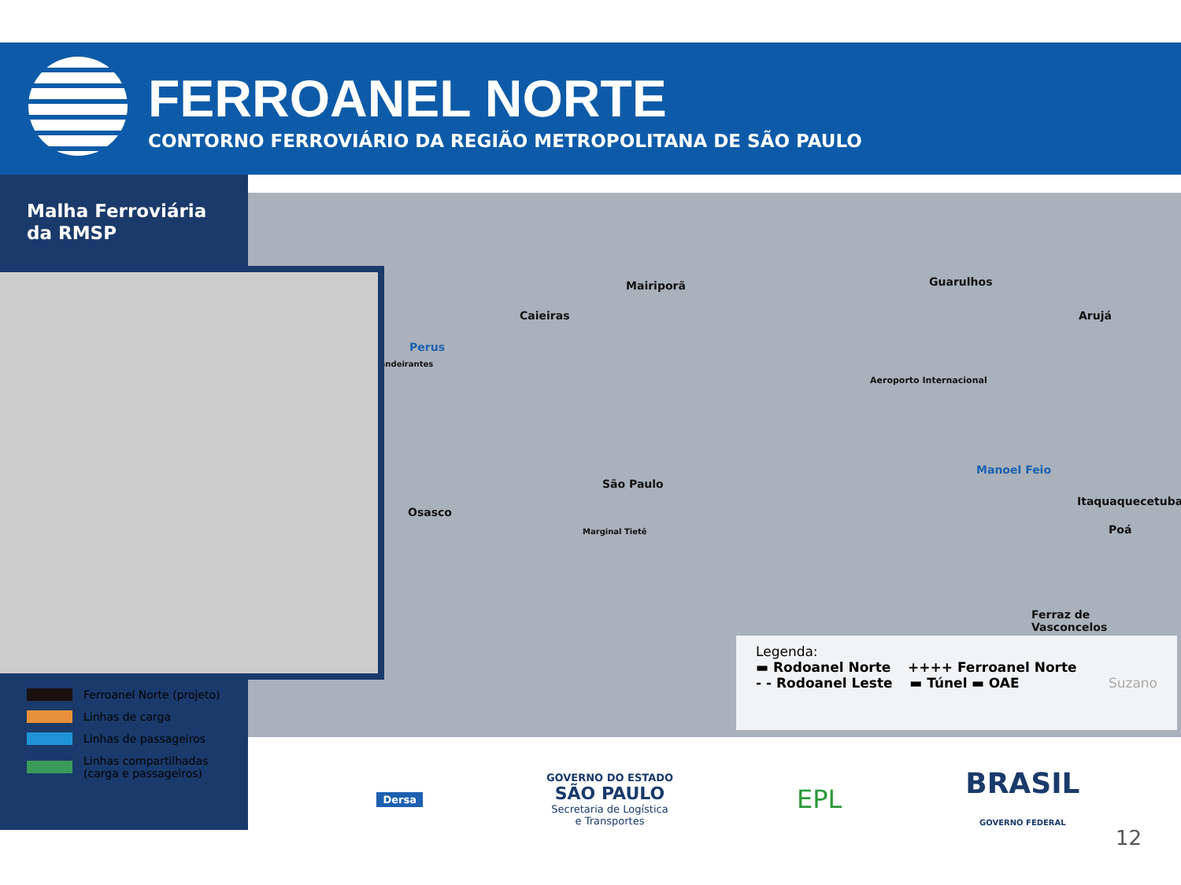FERROANEL NORTE
CONTORNO FERROVIÁRIO DA REGIÃO METROPOLITANA DE SÃO PAULO
Mairiporã
Caieiras
Guarulhos
Arujá
Perus
Bandeirantes
São Paulo
Osasco
Manoel Feio
Itaquaquecetuba
Poá
Ferraz de
Vasconcelos
Aeroporto Internacional
Marginal Tietê
Legenda:
▬ Rodoanel Norte ++++ Ferroanel Norte
- - Rodoanel Leste ▬ Túnel ▬ OAE Suzano
Malha Ferroviária
da RMSP
Ferroanel Norte (projeto)
Linhas de carga
Linhas de passageiros
Linhas compartilhadas
(carga e passageiros)
Dersa
GOVERNO DO ESTADO
SÃO PAULO
Secretaria de Logística
e Transportes
EPL
BRASIL
GOVERNO FEDERAL
12